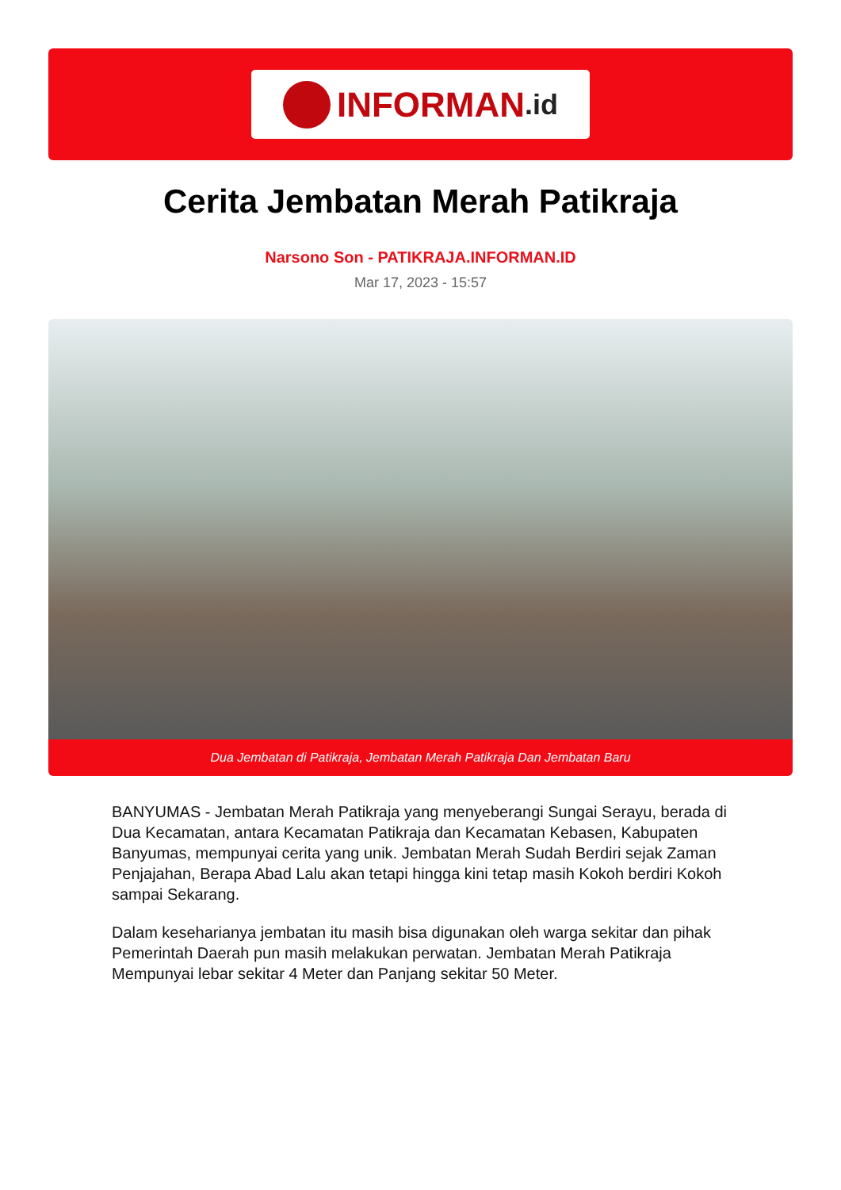INFORMAN.id
Cerita Jembatan Merah Patikraja
Narsono Son - PATIKRAJA.INFORMAN.ID
Mar 17, 2023 - 15:57
Dua Jembatan di Patikraja, Jembatan Merah Patikraja Dan Jembatan Baru
BANYUMAS - Jembatan Merah Patikraja yang menyeberangi Sungai Serayu, berada di Dua Kecamatan, antara Kecamatan Patikraja dan Kecamatan Kebasen, Kabupaten Banyumas, mempunyai cerita yang unik. Jembatan Merah Sudah Berdiri sejak Zaman Penjajahan, Berapa Abad Lalu akan tetapi hingga kini tetap masih Kokoh berdiri Kokoh sampai Sekarang.
Dalam keseharianya jembatan itu masih bisa digunakan oleh warga sekitar dan pihak Pemerintah Daerah pun masih melakukan perwatan. Jembatan Merah Patikraja Mempunyai lebar sekitar 4 Meter dan Panjang sekitar 50 Meter.